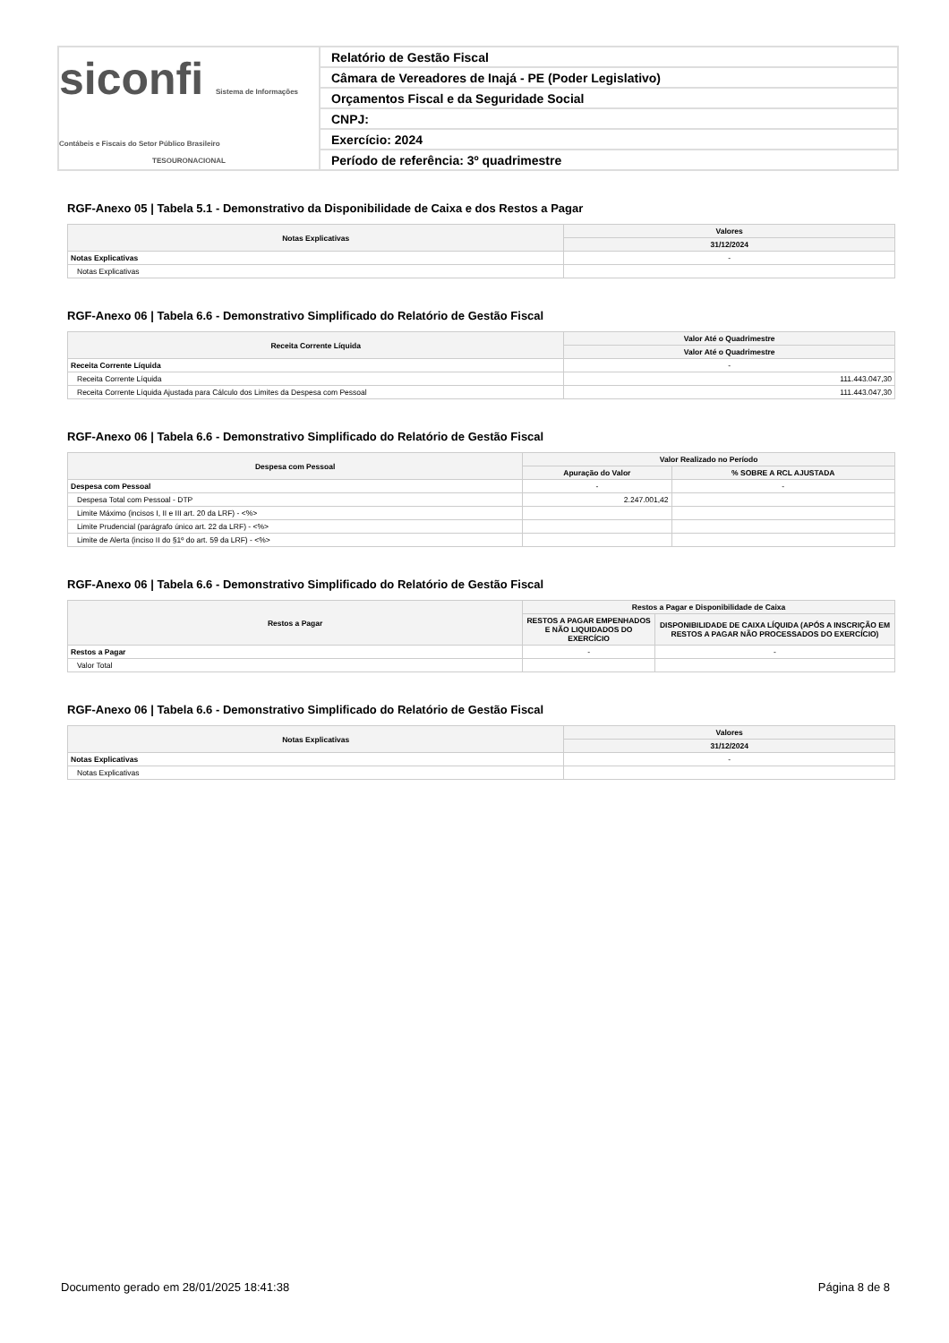siconfi Sistema de Informações Contábeis e Fiscais do Setor Público Brasileiro
TESOURONACIONAL
Relatório de Gestão Fiscal
Câmara de Vereadores de Inajá - PE (Poder Legislativo)
Orçamentos Fiscal e da Seguridade Social
CNPJ:
Exercício: 2024
Período de referência: 3º quadrimestre
RGF-Anexo 05 | Tabela 5.1 - Demonstrativo da Disponibilidade de Caixa e dos Restos a Pagar
| Notas Explicativas | Valores |
| --- | --- |
| | 31/12/2024 |
| Notas Explicativas | - |
| Notas Explicativas | |
RGF-Anexo 06 | Tabela 6.6 - Demonstrativo Simplificado do Relatório de Gestão Fiscal
| Receita Corrente Líquida | Valor Até o Quadrimestre |
| --- | --- |
| | Valor Até o Quadrimestre |
| Receita Corrente Líquida | - |
| Receita Corrente Líquida | 111.443.047,30 |
| Receita Corrente Líquida Ajustada para Cálculo dos Limites da Despesa com Pessoal | 111.443.047,30 |
RGF-Anexo 06 | Tabela 6.6 - Demonstrativo Simplificado do Relatório de Gestão Fiscal
| Despesa com Pessoal | Valor Realizado no Período | |
| --- | --- | --- |
| | Apuração do Valor | % SOBRE A RCL AJUSTADA |
| Despesa com Pessoal | - | - |
| Despesa Total com Pessoal - DTP | 2.247.001,42 | |
| Limite Máximo (incisos I, II e III art. 20 da LRF) - <%> | | |
| Limite Prudencial (parágrafo único art. 22 da LRF) - <%> | | |
| Limite de Alerta (inciso II do §1º do art. 59 da LRF) - <%> | | |
RGF-Anexo 06 | Tabela 6.6 - Demonstrativo Simplificado do Relatório de Gestão Fiscal
| Restos a Pagar | Restos a Pagar e Disponibilidade de Caixa | |
| --- | --- | --- |
| | RESTOS A PAGAR EMPENHADOS E NÃO LIQUIDADOS DO EXERCÍCIO | DISPONIBILIDADE DE CAIXA LÍQUIDA (APÓS A INSCRIÇÃO EM RESTOS A PAGAR NÃO PROCESSADOS DO EXERCÍCIO) |
| Restos a Pagar | - | - |
| Valor Total | | |
RGF-Anexo 06 | Tabela 6.6 - Demonstrativo Simplificado do Relatório de Gestão Fiscal
| Notas Explicativas | Valores |
| --- | --- |
| | 31/12/2024 |
| Notas Explicativas | - |
| Notas Explicativas | |
Documento gerado em 28/01/2025 18:41:38 Página 8 de 8